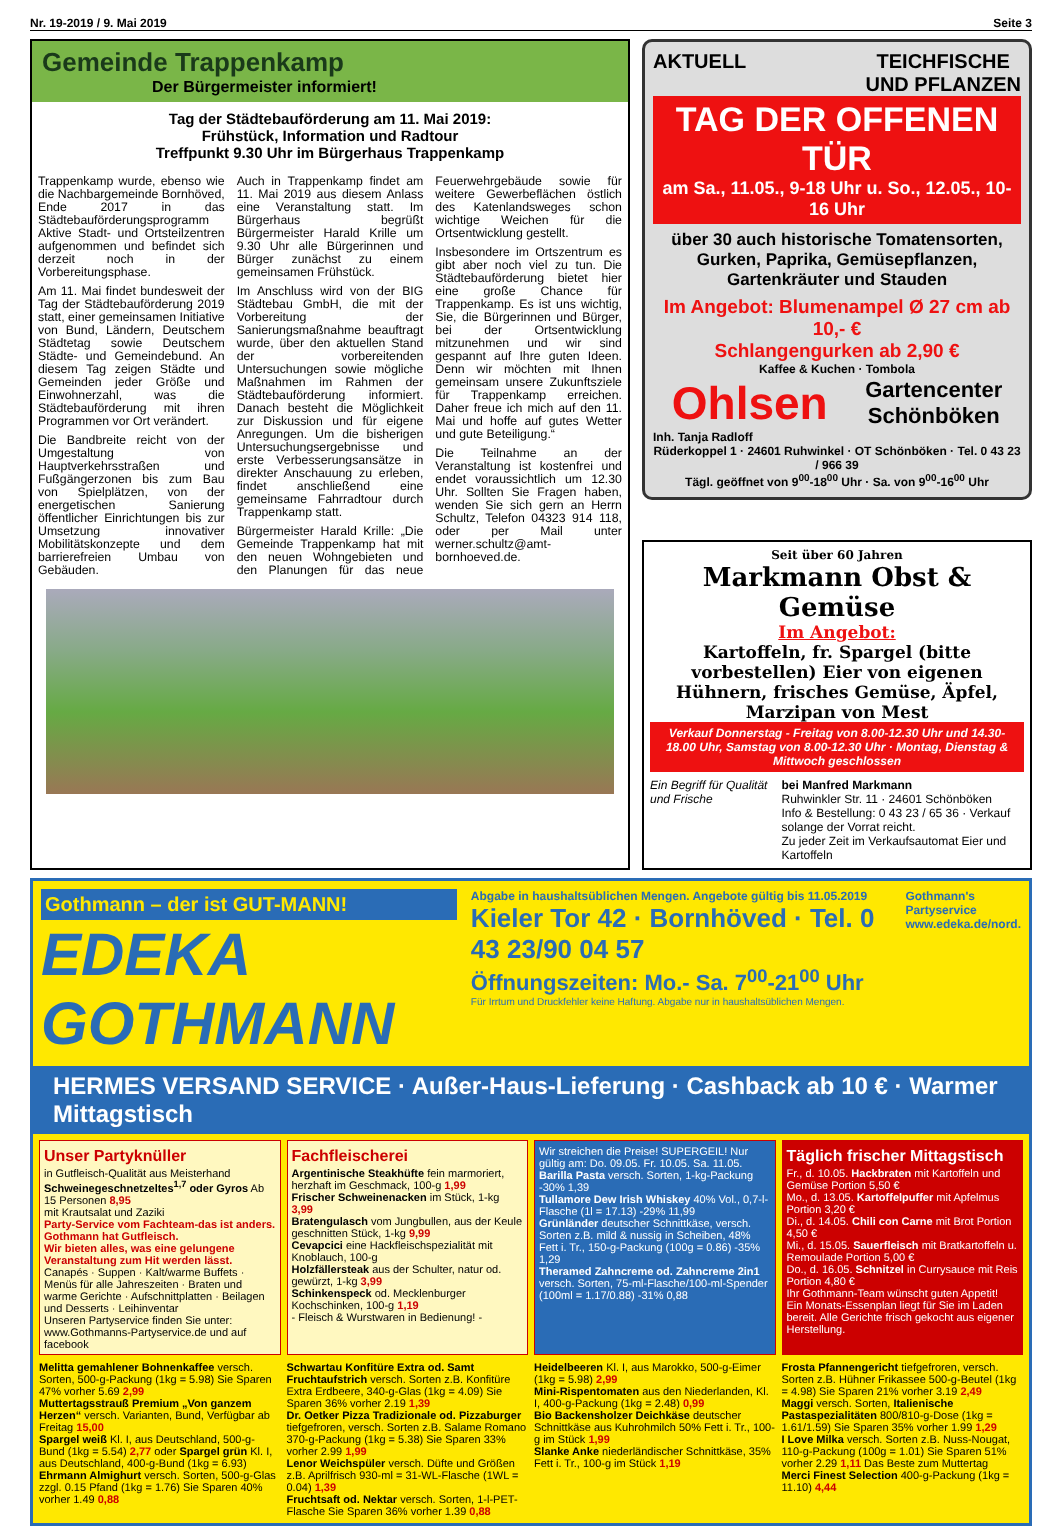Nr. 19-2019 / 9. Mai 2019 Seite 3
Gemeinde Trappenkamp
Der Bürgermeister informiert!
Tag der Städtebauförderung am 11. Mai 2019:
Frühstück, Information und Radtour
Treffpunkt 9.30 Uhr im Bürgerhaus Trappenkamp
Trappenkamp wurde, ebenso wie die Nachbargemeinde Bornhöved, Ende 2017 in das Städtebauförderungsprogramm Aktive Stadt- und Ortsteilzentren aufgenommen und befindet sich derzeit noch in der Vorbereitungsphase.
Am 11. Mai findet bundesweit der Tag der Städtebauförderung 2019 statt, einer gemeinsamen Initiative von Bund, Ländern, Deutschem Städtetag sowie Deutschem Städte- und Gemeindebund. An diesem Tag zeigen Städte und Gemeinden jeder Größe und Einwohnerzahl, was die Städtebauförderung mit ihren Programmen vor Ort verändert.
Die Bandbreite reicht von der Umgestaltung von Hauptverkehrsstraßen und Fußgängerzonen bis zum Bau von Spielplätzen, von der energetischen Sanierung öffentlicher Einrichtungen bis zur Umsetzung innovativer Mobilitätskonzepte und dem barrierefreien Umbau von Gebäuden.
Auch in Trappenkamp findet am 11. Mai 2019 aus diesem Anlass eine Veranstaltung statt. Im Bürgerhaus begrüßt Bürgermeister Harald Krille um 9.30 Uhr alle Bürgerinnen und Bürger zunächst zu einem gemeinsamen Frühstück.
Im Anschluss wird von der BIG Städtebau GmbH, die mit der Vorbereitung der Sanierungsmaßnahme beauftragt wurde, über den aktuellen Stand der vorbereitenden Untersuchungen sowie mögliche Maßnahmen im Rahmen der Städtebauförderung informiert. Danach besteht die Möglichkeit zur Diskussion und für eigene Anregungen. Um die bisherigen Untersuchungsergebnisse und erste Verbesserungsansätze in direkter Anschauung zu erleben, findet anschließend eine gemeinsame Fahrradtour durch Trappenkamp statt.
Bürgermeister Harald Krille: „Die Gemeinde Trappenkamp hat mit den neuen Wohngebieten und den Planungen für das neue Feuerwehrgebäude sowie für weitere Gewerbeflächen östlich des Katenlandsweges schon wichtige Weichen für die Ortsentwicklung gestellt.
Insbesondere im Ortszentrum es gibt aber noch viel zu tun. Die Städtebauförderung bietet hier eine große Chance für Trappenkamp. Es ist uns wichtig, Sie, die Bürgerinnen und Bürger, bei der Ortsentwicklung mitzunehmen und wir sind gespannt auf Ihre guten Ideen. Denn wir möchten mit Ihnen gemeinsam unsere Zukunftsziele für Trappenkamp erreichen. Daher freue ich mich auf den 11. Mai und hoffe auf gutes Wetter und gute Beteiligung.“
Die Teilnahme an der Veranstaltung ist kostenfrei und endet voraussichtlich um 12.30 Uhr. Sollten Sie Fragen haben, wenden Sie sich gern an Herrn Schultz, Telefon 04323 914 118, oder per Mail unter werner.schultz@amt-bornhoeved.de.
AKTUELL TEICHFISCHE
UND PFLANZEN
TAG DER OFFENEN TÜR
am Sa., 11.05., 9-18 Uhr u. So., 12.05., 10-16 Uhr
über 30 auch historische Tomatensorten, Gurken, Paprika, Gemüsepflanzen, Gartenkräuter und Stauden
Im Angebot: Blumenampel Ø 27 cm ab 10,- €
Schlangengurken ab 2,90 €
Kaffee & Kuchen · Tombola
Ohlsen Gartencenter
Schönböken
Inh. Tanja Radloff
Rüderkoppel 1 · 24601 Ruhwinkel · OT Schönböken · Tel. 0 43 23 / 966 39
Tägl. geöffnet von 9<sup>00</sup>-18<sup>00</sup> Uhr · Sa. von 9<sup>00</sup>-16<sup>00</sup> Uhr
Seit über 60 Jahren
Markmann Obst & Gemüse
Im Angebot:
Kartoffeln, fr. Spargel (bitte vorbestellen) Eier von eigenen Hühnern, frisches Gemüse, Äpfel, Marzipan von Mest
Verkauf Donnerstag - Freitag von 8.00-12.30 Uhr und 14.30-18.00 Uhr, Samstag von 8.00-12.30 Uhr · Montag, Dienstag & Mittwoch geschlossen
Ein Begriff für Qualität und Frische
bei Manfred Markmann
Ruhwinkler Str. 11 · 24601 Schönböken
Info & Bestellung: 0 43 23 / 65 36 · Verkauf solange der Vorrat reicht.
Zu jeder Zeit im Verkaufsautomat Eier und Kartoffeln
Gothmann – der ist GUT-MANN!
EDEKA GOTHMANN
Abgabe in haushaltsüblichen Mengen. Angebote gültig bis 11.05.2019
Kieler Tor 42 · Bornhöved · Tel. 0 43 23/90 04 57
Öffnungszeiten: Mo.- Sa. 7<sup>00</sup>-21<sup>00</sup> Uhr
Für Irrtum und Druckfehler keine Haftung. Abgabe nur in haushaltsüblichen Mengen.
Gothmann's Partyservice
www.edeka.de/nord.
HERMES VERSAND SERVICE · Außer-Haus-Lieferung · Cashback ab 10 € · Warmer Mittagstisch
Unser Partyknüller
in Gutfleisch-Qualität aus Meisterhand
Schweinegeschnetzeltes<sup>1,7</sup> oder Gyros Ab 15 Personen 8,95
mit Krautsalat und Zaziki
Party-Service vom Fachteam-das ist anders. Gothmann hat Gutfleisch.
Wir bieten alles, was eine gelungene Veranstaltung zum Hit werden lässt.
Canapés · Suppen · Kalt/warme Buffets · Menüs für alle Jahreszeiten · Braten und warme Gerichte · Aufschnittplatten · Beilagen und Desserts · Leihinventar
Unseren Partyservice finden Sie unter: www.Gothmanns-Partyservice.de und auf facebook
Fachfleischerei
Argentinische Steakhüfte fein marmoriert, herzhaft im Geschmack, 100-g 1,99
Frischer Schweinenacken im Stück, 1-kg 3,99
Bratengulasch vom Jungbullen, aus der Keule geschnitten Stück, 1-kg 9,99
Cevapcici eine Hackfleischspezialität mit Knoblauch, 100-g
Holzfällersteak aus der Schulter, natur od. gewürzt, 1-kg 3,99
Schinkenspeck od. Mecklenburger Kochschinken, 100-g 1,19
- Fleisch & Wurstwaren in Bedienung! -
Wir streichen die Preise! SUPERGEIL! Nur gültig am: Do. 09.05. Fr. 10.05. Sa. 11.05.
Barilla Pasta versch. Sorten, 1-kg-Packung -30% 1,39
Tullamore Dew Irish Whiskey 40% Vol., 0,7-l-Flasche (1l = 17.13) -29% 11,99
Grünländer deutscher Schnittkäse, versch. Sorten z.B. mild & nussig in Scheiben, 48% Fett i. Tr., 150-g-Packung (100g = 0.86) -35% 1,29
Theramed Zahncreme od. Zahncreme 2in1 versch. Sorten, 75-ml-Flasche/100-ml-Spender (100ml = 1.17/0.88) -31% 0,88
Täglich frischer Mittagstisch
Fr., d. 10.05. Hackbraten mit Kartoffeln und Gemüse Portion 5,50 €
Mo., d. 13.05. Kartoffelpuffer mit Apfelmus Portion 3,20 €
Di., d. 14.05. Chili con Carne mit Brot Portion 4,50 €
Mi., d. 15.05. Sauerfleisch mit Bratkartoffeln u. Remoulade Portion 5,00 €
Do., d. 16.05. Schnitzel in Currysauce mit Reis Portion 4,80 €
Ihr Gothmann-Team wünscht guten Appetit!
Ein Monats-Essenplan liegt für Sie im Laden bereit. Alle Gerichte frisch gekocht aus eigener Herstellung.
Melitta gemahlener Bohnenkaffee versch. Sorten, 500-g-Packung (1kg = 5.98) Sie Sparen 47% vorher 5.69 2,99
Muttertagsstrauß Premium „Von ganzem Herzen“ versch. Varianten, Bund, Verfügbar ab Freitag 15,00
Spargel weiß Kl. I, aus Deutschland, 500-g-Bund (1kg = 5.54) 2,77 oder Spargel grün Kl. I, aus Deutschland, 400-g-Bund (1kg = 6.93)
Ehrmann Almighurt versch. Sorten, 500-g-Glas zzgl. 0.15 Pfand (1kg = 1.76) Sie Sparen 40% vorher 1.49 0,88
Schwartau Konfitüre Extra od. Samt Fruchtaufstrich versch. Sorten z.B. Konfitüre Extra Erdbeere, 340-g-Glas (1kg = 4.09) Sie Sparen 36% vorher 2.19 1,39
Dr. Oetker Pizza Tradizionale od. Pizzaburger tiefgefroren, versch. Sorten z.B. Salame Romano 370-g-Packung (1kg = 5.38) Sie Sparen 33% vorher 2.99 1,99
Lenor Weichspüler versch. Düfte und Größen z.B. Aprilfrisch 930-ml = 31-WL-Flasche (1WL = 0.04) 1,39
Fruchtsaft od. Nektar versch. Sorten, 1-l-PET-Flasche Sie Sparen 36% vorher 1.39 0,88
Heidelbeeren Kl. I, aus Marokko, 500-g-Eimer (1kg = 5.98) 2,99
Mini-Rispentomaten aus den Niederlanden, Kl. I, 400-g-Packung (1kg = 2.48) 0,99
Bio Backensholzer Deichkäse deutscher Schnittkäse aus Kuhrohmilch 50% Fett i. Tr., 100-g im Stück 1,99
Slanke Anke niederländischer Schnittkäse, 35% Fett i. Tr., 100-g im Stück 1,19
Frosta Pfannengericht tiefgefroren, versch. Sorten z.B. Hühner Frikassee 500-g-Beutel (1kg = 4.98) Sie Sparen 21% vorher 3.19 2,49
Maggi versch. Sorten, Italienische Pastaspezialitäten 800/810-g-Dose (1kg = 1.61/1.59) Sie Sparen 35% vorher 1.99 1,29
I Love Milka versch. Sorten z.B. Nuss-Nougat, 110-g-Packung (100g = 1.01) Sie Sparen 51% vorher 2.29 1,11 Das Beste zum Muttertag
Merci Finest Selection 400-g-Packung (1kg = 11.10) 4,44